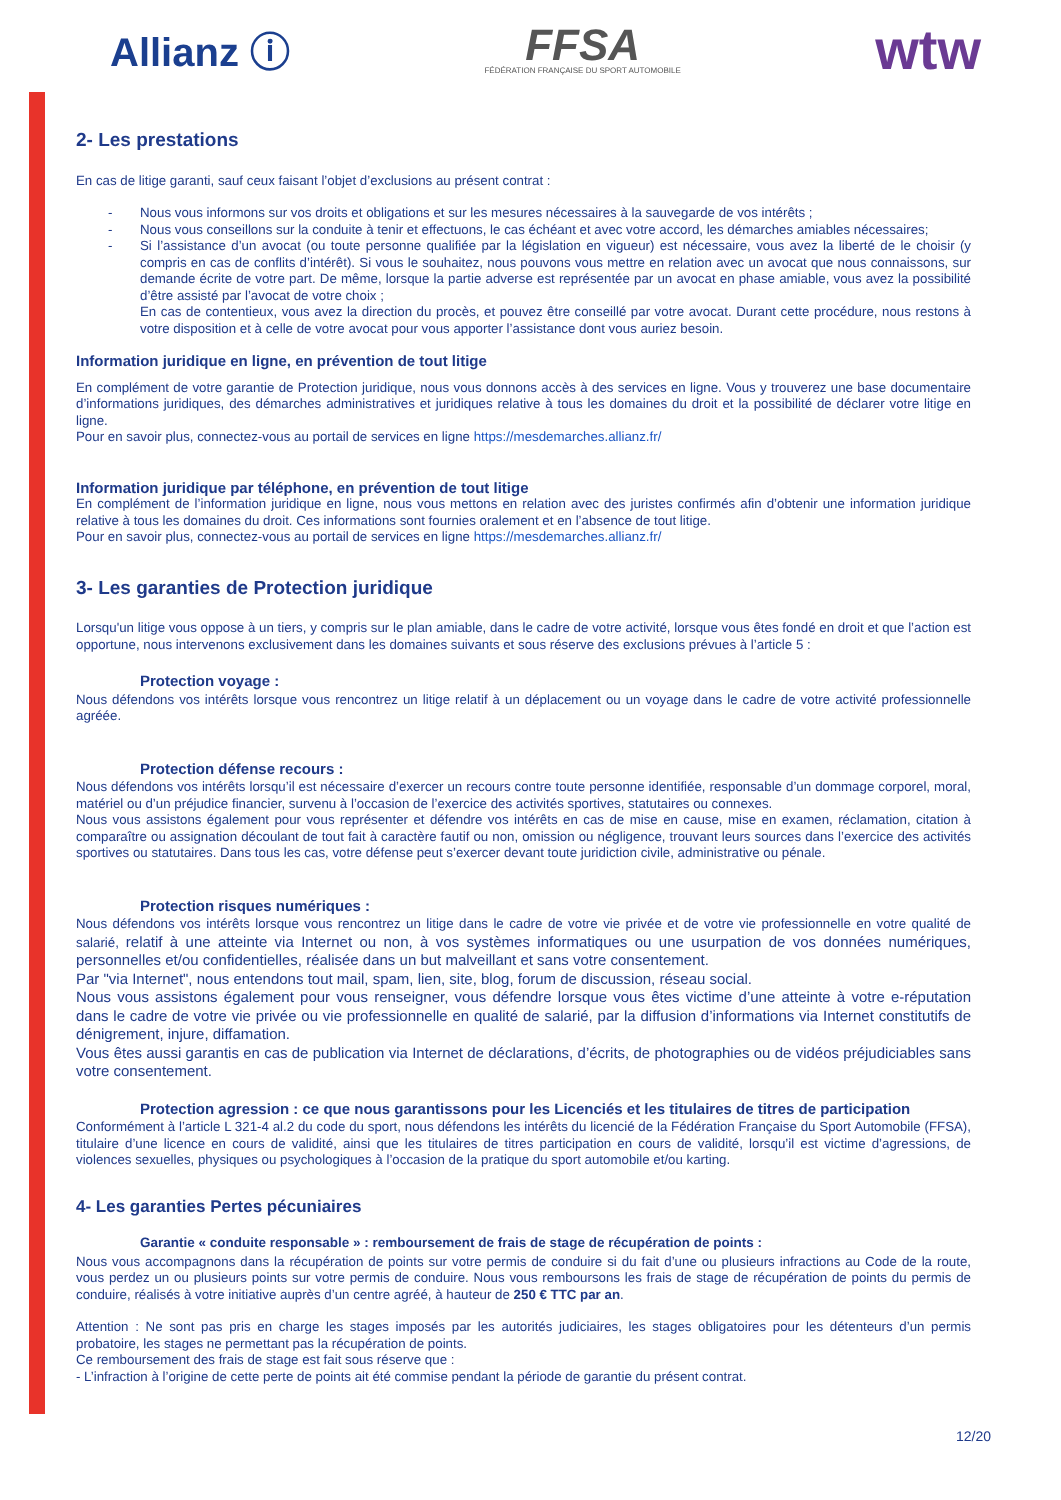Allianz ⓘ
FFSA
FÉDÉRATION FRANÇAISE DU SPORT AUTOMOBILE
wtw
2- Les prestations
En cas de litige garanti, sauf ceux faisant l’objet d’exclusions au présent contrat :
- Nous vous informons sur vos droits et obligations et sur les mesures nécessaires à la sauvegarde de vos intérêts ;
- Nous vous conseillons sur la conduite à tenir et effectuons, le cas échéant et avec votre accord, les démarches amiables nécessaires;
- Si l’assistance d’un avocat (ou toute personne qualifiée par la législation en vigueur) est nécessaire, vous avez la liberté de le choisir (y compris en cas de conflits d’intérêt). Si vous le souhaitez, nous pouvons vous mettre en relation avec un avocat que nous connaissons, sur demande écrite de votre part. De même, lorsque la partie adverse est représentée par un avocat en phase amiable, vous avez la possibilité d’être assisté par l’avocat de votre choix ;
En cas de contentieux, vous avez la direction du procès, et pouvez être conseillé par votre avocat. Durant cette procédure, nous restons à votre disposition et à celle de votre avocat pour vous apporter l’assistance dont vous auriez besoin.
Information juridique en ligne, en prévention de tout litige
En complément de votre garantie de Protection juridique, nous vous donnons accès à des services en ligne. Vous y trouverez une base documentaire d’informations juridiques, des démarches administratives et juridiques relative à tous les domaines du droit et la possibilité de déclarer votre litige en ligne.
Pour en savoir plus, connectez-vous au portail de services en ligne https://mesdemarches.allianz.fr/
Information juridique par téléphone, en prévention de tout litige
En complément de l’information juridique en ligne, nous vous mettons en relation avec des juristes confirmés afin d’obtenir une information juridique relative à tous les domaines du droit. Ces informations sont fournies oralement et en l’absence de tout litige.
Pour en savoir plus, connectez-vous au portail de services en ligne https://mesdemarches.allianz.fr/
3- Les garanties de Protection juridique
Lorsqu'un litige vous oppose à un tiers, y compris sur le plan amiable, dans le cadre de votre activité, lorsque vous êtes fondé en droit et que l’action est opportune, nous intervenons exclusivement dans les domaines suivants et sous réserve des exclusions prévues à l’article 5 :
Protection voyage :
Nous défendons vos intérêts lorsque vous rencontrez un litige relatif à un déplacement ou un voyage dans le cadre de votre activité professionnelle agréée.
Protection défense recours :
Nous défendons vos intérêts lorsqu’il est nécessaire d’exercer un recours contre toute personne identifiée, responsable d’un dommage corporel, moral, matériel ou d’un préjudice financier, survenu à l’occasion de l’exercice des activités sportives, statutaires ou connexes.
Nous vous assistons également pour vous représenter et défendre vos intérêts en cas de mise en cause, mise en examen, réclamation, citation à comparaître ou assignation découlant de tout fait à caractère fautif ou non, omission ou négligence, trouvant leurs sources dans l’exercice des activités sportives ou statutaires. Dans tous les cas, votre défense peut s’exercer devant toute juridiction civile, administrative ou pénale.
Protection risques numériques :
Nous défendons vos intérêts lorsque vous rencontrez un litige dans le cadre de votre vie privée et de votre vie professionnelle en votre qualité de salarié, relatif à une atteinte via Internet ou non, à vos systèmes informatiques ou une usurpation de vos données numériques, personnelles et/ou confidentielles, réalisée dans un but malveillant et sans votre consentement.
Par "via Internet", nous entendons tout mail, spam, lien, site, blog, forum de discussion, réseau social.
Nous vous assistons également pour vous renseigner, vous défendre lorsque vous êtes victime d’une atteinte à votre e-réputation dans le cadre de votre vie privée ou vie professionnelle en qualité de salarié, par la diffusion d’informations via Internet constitutifs de dénigrement, injure, diffamation.
Vous êtes aussi garantis en cas de publication via Internet de déclarations, d’écrits, de photographies ou de vidéos préjudiciables sans votre consentement.
Protection agression : ce que nous garantissons pour les Licenciés et les titulaires de titres de participation
Conformément à l’article L 321-4 al.2 du code du sport, nous défendons les intérêts du licencié de la Fédération Française du Sport Automobile (FFSA), titulaire d’une licence en cours de validité, ainsi que les titulaires de titres participation en cours de validité, lorsqu’il est victime d’agressions, de violences sexuelles, physiques ou psychologiques à l’occasion de la pratique du sport automobile et/ou karting.
4- Les garanties Pertes pécuniaires
Garantie « conduite responsable » : remboursement de frais de stage de récupération de points :
Nous vous accompagnons dans la récupération de points sur votre permis de conduire si du fait d’une ou plusieurs infractions au Code de la route, vous perdez un ou plusieurs points sur votre permis de conduire. Nous vous remboursons les frais de stage de récupération de points du permis de conduire, réalisés à votre initiative auprès d’un centre agréé, à hauteur de 250 € TTC par an.
Attention : Ne sont pas pris en charge les stages imposés par les autorités judiciaires, les stages obligatoires pour les détenteurs d’un permis probatoire, les stages ne permettant pas la récupération de points.
Ce remboursement des frais de stage est fait sous réserve que :
- L’infraction à l’origine de cette perte de points ait été commise pendant la période de garantie du présent contrat.
12/20